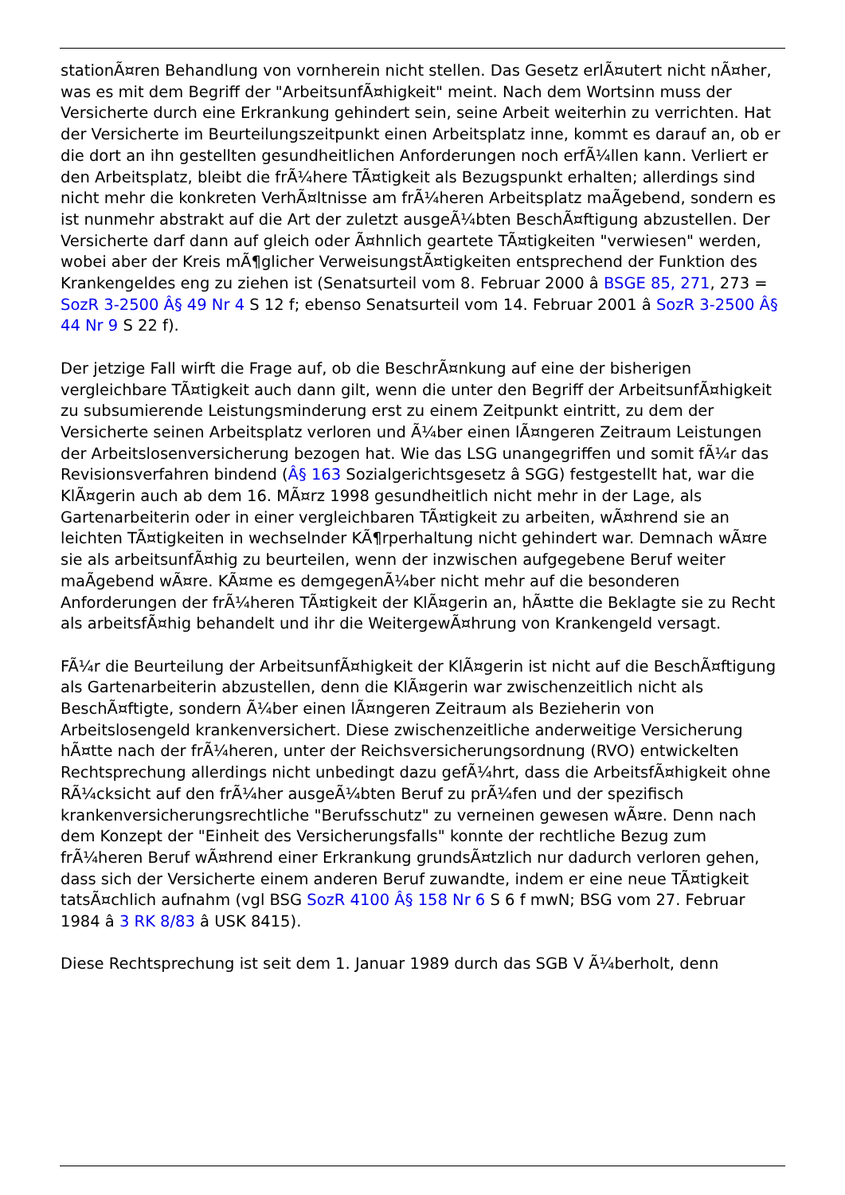stationÃ¤ren Behandlung von vornherein nicht stellen. Das Gesetz erlÃ¤utert nicht nÃ¤her, was es mit dem Begriff der "ArbeitsunfÃ¤higkeit" meint. Nach dem Wortsinn muss der Versicherte durch eine Erkrankung gehindert sein, seine Arbeit weiterhin zu verrichten. Hat der Versicherte im Beurteilungszeitpunkt einen Arbeitsplatz inne, kommt es darauf an, ob er die dort an ihn gestellten gesundheitlichen Anforderungen noch erfÃ¼llen kann. Verliert er den Arbeitsplatz, bleibt die frÃ¼here TÃ¤tigkeit als Bezugspunkt erhalten; allerdings sind nicht mehr die konkreten VerhÃ¤ltnisse am frÃ¼heren Arbeitsplatz maÃgebend, sondern es ist nunmehr abstrakt auf die Art der zuletzt ausgeÃ¼bten BeschÃ¤ftigung abzustellen. Der Versicherte darf dann auf gleich oder Ã¤hnlich geartete TÃ¤tigkeiten "verwiesen" werden, wobei aber der Kreis mÃ¶glicher VerweisungstÃ¤tigkeiten entsprechend der Funktion des Krankengeldes eng zu ziehen ist (Senatsurteil vom 8. Februar 2000 â BSGE 85, 271, 273 = SozR 3-2500 Â§ 49 Nr 4 S 12 f; ebenso Senatsurteil vom 14. Februar 2001 â SozR 3-2500 Â§ 44 Nr 9 S 22 f).
Der jetzige Fall wirft die Frage auf, ob die BeschrÃ¤nkung auf eine der bisherigen vergleichbare TÃ¤tigkeit auch dann gilt, wenn die unter den Begriff der ArbeitsunfÃ¤higkeit zu subsumierende Leistungsminderung erst zu einem Zeitpunkt eintritt, zu dem der Versicherte seinen Arbeitsplatz verloren und Ã¼ber einen lÃ¤ngeren Zeitraum Leistungen der Arbeitslosenversicherung bezogen hat. Wie das LSG unangegriffen und somit fÃ¼r das Revisionsverfahren bindend (Â§ 163 Sozialgerichtsgesetz â SGG) festgestellt hat, war die KlÃ¤gerin auch ab dem 16. MÃ¤rz 1998 gesundheitlich nicht mehr in der Lage, als Gartenarbeiterin oder in einer vergleichbaren TÃ¤tigkeit zu arbeiten, wÃ¤hrend sie an leichten TÃ¤tigkeiten in wechselnder KÃ¶rperhaltung nicht gehindert war. Demnach wÃ¤re sie als arbeitsunfÃ¤hig zu beurteilen, wenn der inzwischen aufgegebene Beruf weiter maÃgebend wÃ¤re. KÃ¤me es demgegenÃ¼ber nicht mehr auf die besonderen Anforderungen der frÃ¼heren TÃ¤tigkeit der KlÃ¤gerin an, hÃ¤tte die Beklagte sie zu Recht als arbeitsfÃ¤hig behandelt und ihr die WeitergewÃ¤hrung von Krankengeld versagt.
FÃ¼r die Beurteilung der ArbeitsunfÃ¤higkeit der KlÃ¤gerin ist nicht auf die BeschÃ¤ftigung als Gartenarbeiterin abzustellen, denn die KlÃ¤gerin war zwischenzeitlich nicht als BeschÃ¤ftigte, sondern Ã¼ber einen lÃ¤ngeren Zeitraum als Bezieherin von Arbeitslosengeld krankenversichert. Diese zwischenzeitliche anderweitige Versicherung hÃ¤tte nach der frÃ¼heren, unter der Reichsversicherungsordnung (RVO) entwickelten Rechtsprechung allerdings nicht unbedingt dazu gefÃ¼hrt, dass die ArbeitsfÃ¤higkeit ohne RÃ¼cksicht auf den frÃ¼her ausgeÃ¼bten Beruf zu prÃ¼fen und der spezifisch krankenversicherungsrechtliche "Berufsschutz" zu verneinen gewesen wÃ¤re. Denn nach dem Konzept der "Einheit des Versicherungsfalls" konnte der rechtliche Bezug zum frÃ¼heren Beruf wÃ¤hrend einer Erkrankung grundsÃ¤tzlich nur dadurch verloren gehen, dass sich der Versicherte einem anderen Beruf zuwandte, indem er eine neue TÃ¤tigkeit tatsÃ¤chlich aufnahm (vgl BSG SozR 4100 Â§ 158 Nr 6 S 6 f mwN; BSG vom 27. Februar 1984 â 3 RK 8/83 â USK 8415).
Diese Rechtsprechung ist seit dem 1. Januar 1989 durch das SGB V Ã¼berholt, denn